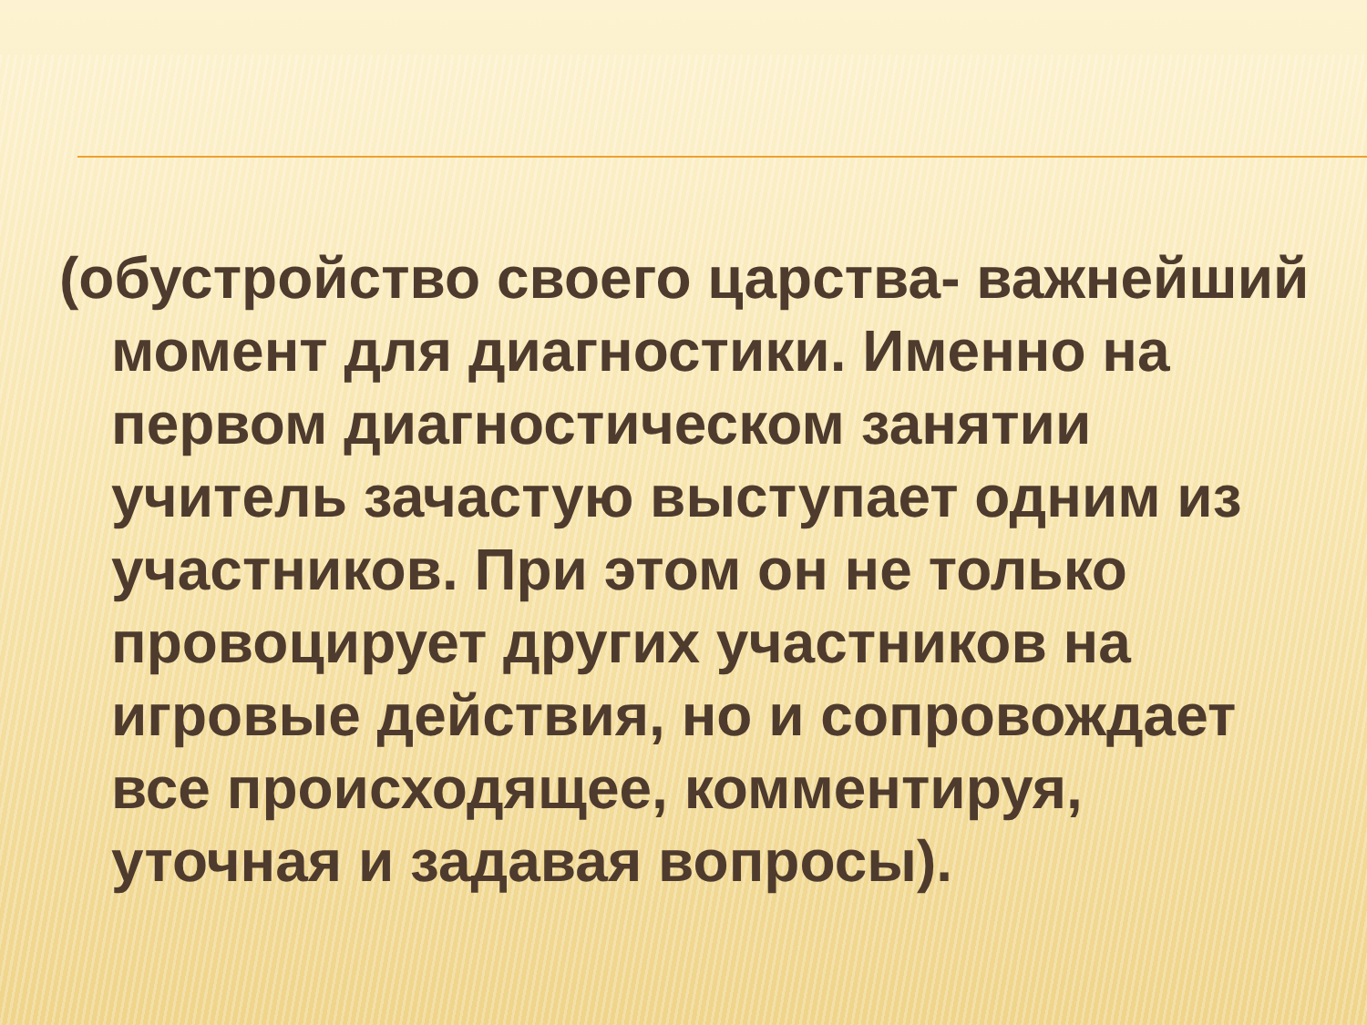(обустройство своего царства- важнейший момент для диагностики. Именно на первом диагностическом занятии учитель зачастую выступает одним из участников. При этом он не только провоцирует других участников на игровые действия, но и сопровождает все происходящее, комментируя, уточная и задавая вопросы).